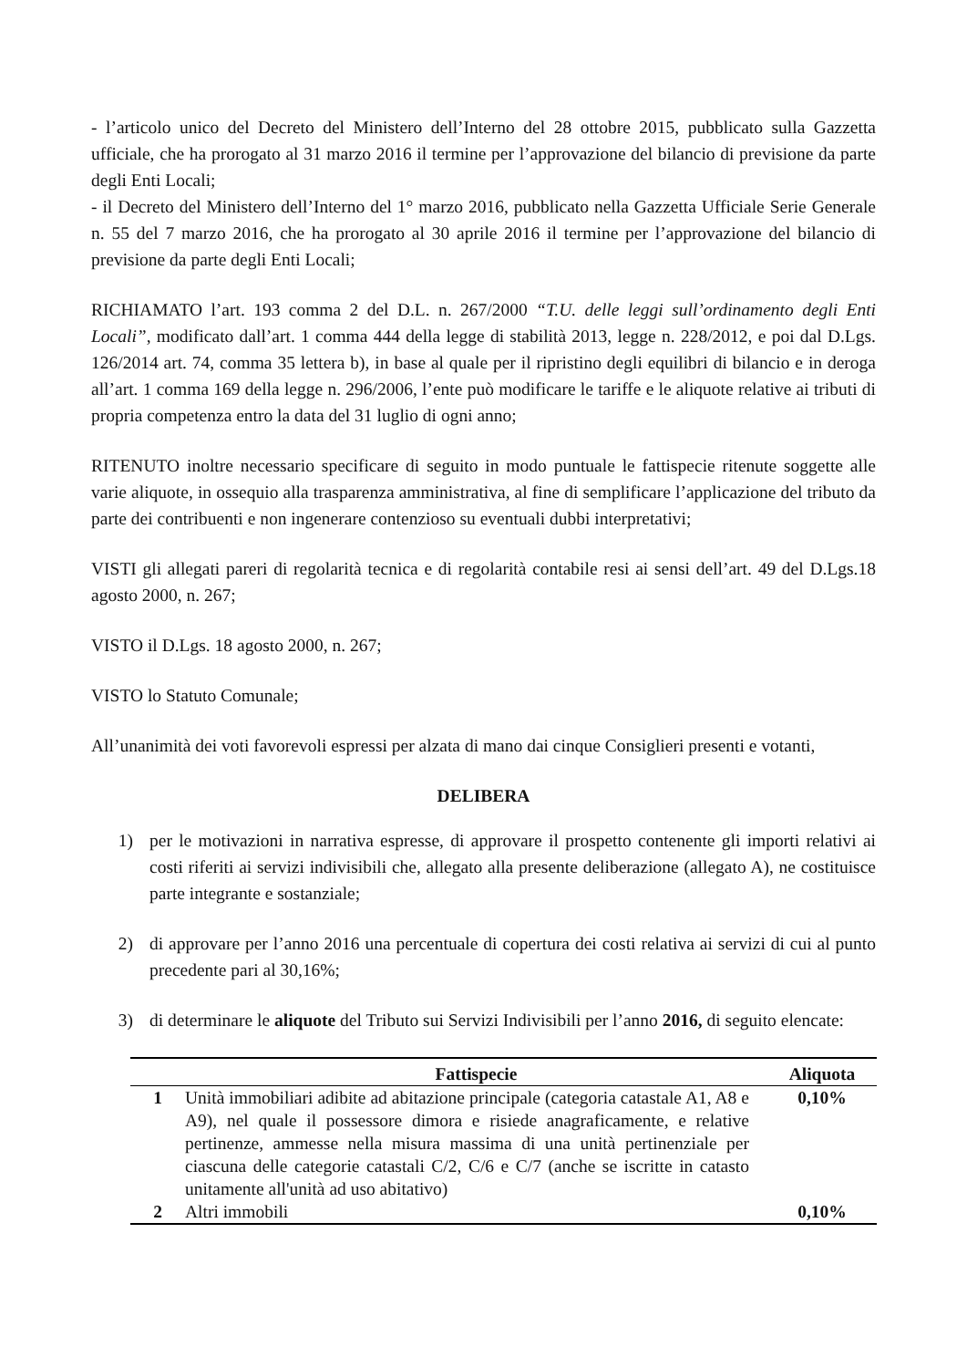- l’articolo unico del Decreto del Ministero dell’Interno del 28 ottobre 2015, pubblicato sulla Gazzetta ufficiale, che ha prorogato al 31 marzo 2016 il termine per l’approvazione del bilancio di previsione da parte degli Enti Locali;
- il Decreto del Ministero dell’Interno del 1° marzo 2016, pubblicato nella Gazzetta Ufficiale Serie Generale n. 55 del 7 marzo 2016, che ha prorogato al 30 aprile 2016 il termine per l’approvazione del bilancio di previsione da parte degli Enti Locali;
RICHIAMATO l’art. 193 comma 2 del D.L. n. 267/2000 “T.U. delle leggi sull’ordinamento degli Enti Locali”, modificato dall’art. 1 comma 444 della legge di stabilità 2013, legge n. 228/2012, e poi dal D.Lgs. 126/2014 art. 74, comma 35 lettera b), in base al quale per il ripristino degli equilibri di bilancio e in deroga all’art. 1 comma 169 della legge n. 296/2006, l’ente può modificare le tariffe e le aliquote relative ai tributi di propria competenza entro la data del 31 luglio di ogni anno;
RITENUTO inoltre necessario specificare di seguito in modo puntuale le fattispecie ritenute soggette alle varie aliquote, in ossequio alla trasparenza amministrativa, al fine di semplificare l’applicazione del tributo da parte dei contribuenti e non ingenerare contenzioso su eventuali dubbi interpretativi;
VISTI gli allegati pareri di regolarità tecnica e di regolarità contabile resi ai sensi dell’art. 49 del D.Lgs.18 agosto 2000, n. 267;
VISTO il D.Lgs. 18 agosto 2000, n. 267;
VISTO lo Statuto Comunale;
All’unanimità dei voti favorevoli espressi per alzata di mano dai cinque Consiglieri presenti e votanti,
DELIBERA
1) per le motivazioni in narrativa espresse, di approvare il prospetto contenente gli importi relativi ai costi riferiti ai servizi indivisibili che, allegato alla presente deliberazione (allegato A), ne costituisce parte integrante e sostanziale;
2) di approvare per l’anno 2016 una percentuale di copertura dei costi relativa ai servizi di cui al punto precedente pari al 30,16%;
3) di determinare le aliquote del Tributo sui Servizi Indivisibili per l’anno 2016, di seguito elencate:
| | Fattispecie | Aliquota |
| --- | --- | --- |
| 1 | Unità immobiliari adibite ad abitazione principale (categoria catastale A1, A8 e A9), nel quale il possessore dimora e risiede anagraficamente, e relative pertinenze, ammesse nella misura massima di una unità pertinenziale per ciascuna delle categorie catastali C/2, C/6 e C/7 (anche se iscritte in catasto unitamente all'unità ad uso abitativo) | 0,10% |
| 2 | Altri immobili | 0,10% |